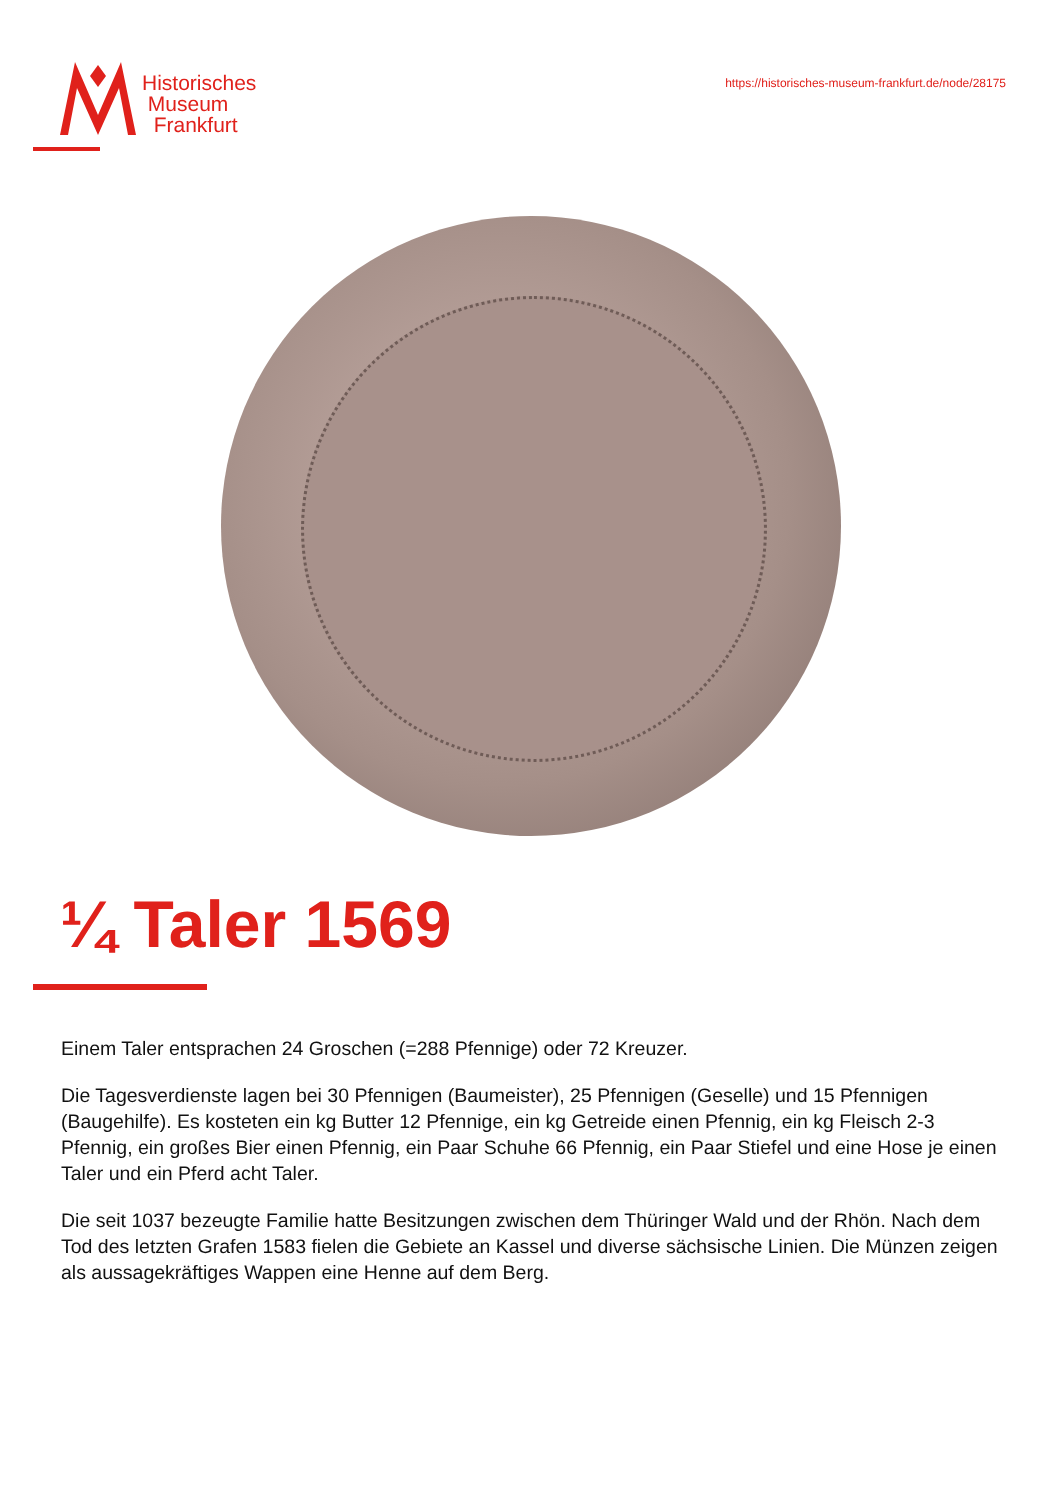Historisches
Museum
Frankfurt
https://historisches-museum-frankfurt.de/node/28175
¼ Taler 1569
Einem Taler entsprachen 24 Groschen (=288 Pfennige) oder 72 Kreuzer.
Die Tagesverdienste lagen bei 30 Pfennigen (Baumeister), 25 Pfennigen (Geselle) und 15 Pfennigen (Baugehilfe). Es kosteten ein kg Butter 12 Pfennige, ein kg Getreide einen Pfennig, ein kg Fleisch 2-3 Pfennig, ein großes Bier einen Pfennig, ein Paar Schuhe 66 Pfennig, ein Paar Stiefel und eine Hose je einen Taler und ein Pferd acht Taler.
Die seit 1037 bezeugte Familie hatte Besitzungen zwischen dem Thüringer Wald und der Rhön. Nach dem Tod des letzten Grafen 1583 fielen die Gebiete an Kassel und diverse sächsische Linien. Die Münzen zeigen als aussagekräftiges Wappen eine Henne auf dem Berg.